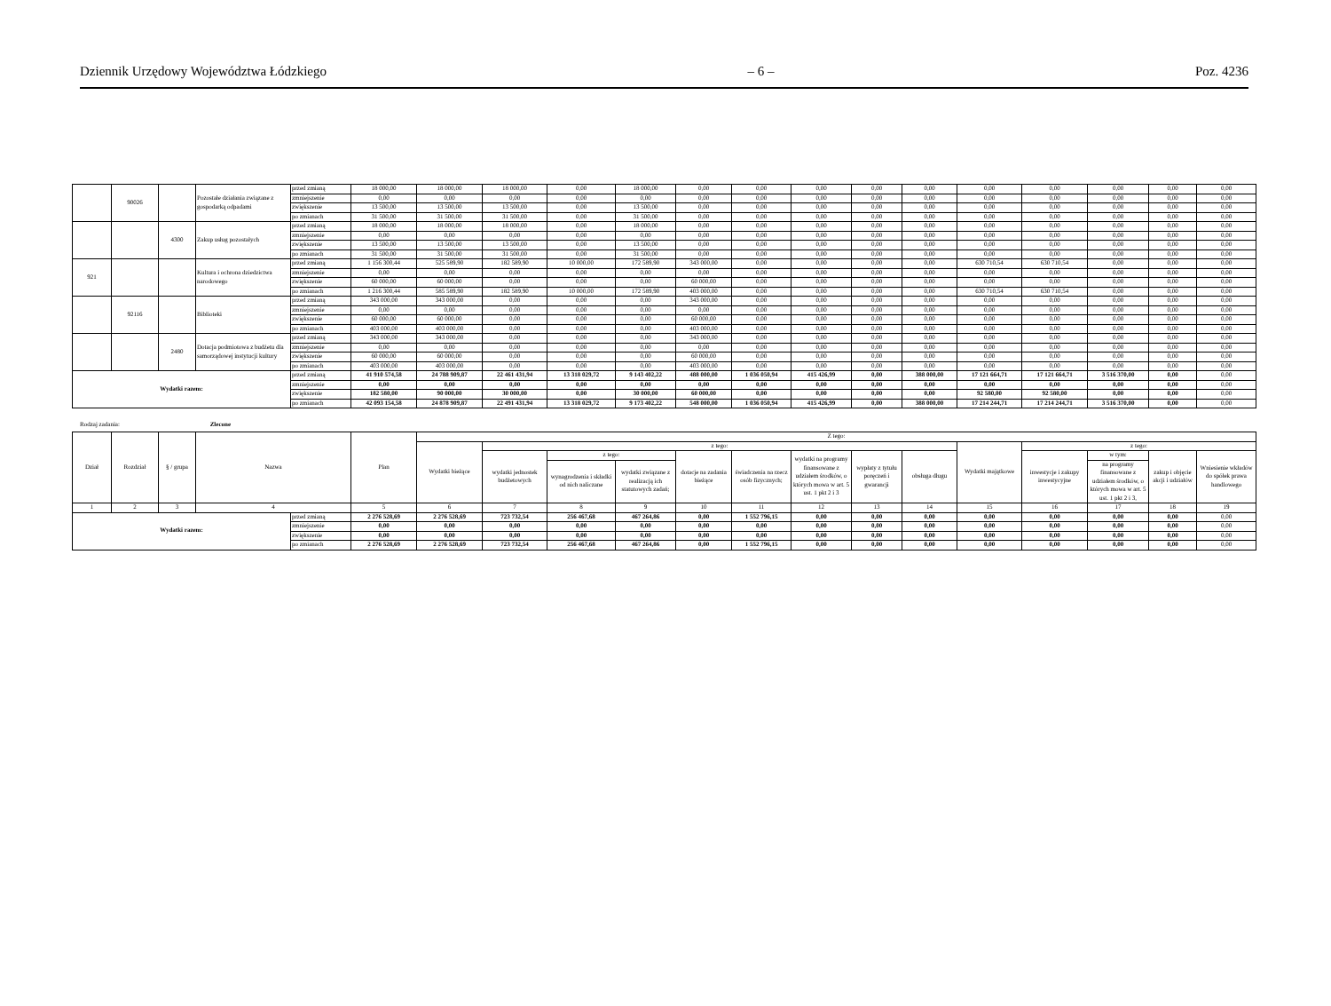Dziennik Urzędowy Województwa Łódzkiego – 6 – Poz. 4236
| | 90026 | | Pozostałe działania związane z gospodarką odpadami | przed zmianą | 18 000,00 | 18 000,00 | 18 000,00 | 0,00 | 18 000,00 | 0,00 | 0,00 | 0,00 | 0,00 | 0,00 | 0,00 | 0,00 | 0,00 | 0,00 | 0,00 |
| | | | | zmniejszenie | 0,00 | 0,00 | 0,00 | 0,00 | 0,00 | 0,00 | 0,00 | 0,00 | 0,00 | 0,00 | 0,00 | 0,00 | 0,00 | 0,00 | 0,00 |
| | | | | zwiększenie | 13 500,00 | 13 500,00 | 13 500,00 | 0,00 | 13 500,00 | 0,00 | 0,00 | 0,00 | 0,00 | 0,00 | 0,00 | 0,00 | 0,00 | 0,00 | 0,00 |
| | | | | po zmianach | 31 500,00 | 31 500,00 | 31 500,00 | 0,00 | 31 500,00 | 0,00 | 0,00 | 0,00 | 0,00 | 0,00 | 0,00 | 0,00 | 0,00 | 0,00 | 0,00 |
| | | 4300 | Zakup usług pozostałych | przed zmianą | 18 000,00 | 18 000,00 | 18 000,00 | 0,00 | 18 000,00 | 0,00 | 0,00 | 0,00 | 0,00 | 0,00 | 0,00 | 0,00 | 0,00 | 0,00 | 0,00 |
| | | | | zmniejszenie | 0,00 | 0,00 | 0,00 | 0,00 | 0,00 | 0,00 | 0,00 | 0,00 | 0,00 | 0,00 | 0,00 | 0,00 | 0,00 | 0,00 | 0,00 |
| | | | | zwiększenie | 13 500,00 | 13 500,00 | 13 500,00 | 0,00 | 13 500,00 | 0,00 | 0,00 | 0,00 | 0,00 | 0,00 | 0,00 | 0,00 | 0,00 | 0,00 | 0,00 |
| | | | | po zmianach | 31 500,00 | 31 500,00 | 31 500,00 | 0,00 | 31 500,00 | 0,00 | 0,00 | 0,00 | 0,00 | 0,00 | 0,00 | 0,00 | 0,00 | 0,00 | 0,00 |
| 921 | | | Kultura i ochrona dziedzictwa narodowego | przed zmianą | 1 156 300,44 | 525 589,90 | 182 589,90 | 10 000,00 | 172 589,90 | 343 000,00 | 0,00 | 0,00 | 0,00 | 0,00 | 630 710,54 | 630 710,54 | 0,00 | 0,00 | 0,00 |
| | | | | zmniejszenie | 0,00 | 0,00 | 0,00 | 0,00 | 0,00 | 0,00 | 0,00 | 0,00 | 0,00 | 0,00 | 0,00 | 0,00 | 0,00 | 0,00 | 0,00 |
| | | | | zwiększenie | 60 000,00 | 60 000,00 | 0,00 | 0,00 | 0,00 | 60 000,00 | 0,00 | 0,00 | 0,00 | 0,00 | 0,00 | 0,00 | 0,00 | 0,00 | 0,00 |
| | | | | po zmianach | 1 216 300,44 | 585 589,90 | 182 589,90 | 10 000,00 | 172 589,90 | 403 000,00 | 0,00 | 0,00 | 0,00 | 0,00 | 630 710,54 | 630 710,54 | 0,00 | 0,00 | 0,00 |
| | 92116 | | Biblioteki | przed zmianą | 343 000,00 | 343 000,00 | 0,00 | 0,00 | 0,00 | 343 000,00 | 0,00 | 0,00 | 0,00 | 0,00 | 0,00 | 0,00 | 0,00 | 0,00 | 0,00 |
| | | | | zmniejszenie | 0,00 | 0,00 | 0,00 | 0,00 | 0,00 | 0,00 | 0,00 | 0,00 | 0,00 | 0,00 | 0,00 | 0,00 | 0,00 | 0,00 | 0,00 |
| | | | | zwiększenie | 60 000,00 | 60 000,00 | 0,00 | 0,00 | 0,00 | 60 000,00 | 0,00 | 0,00 | 0,00 | 0,00 | 0,00 | 0,00 | 0,00 | 0,00 | 0,00 |
| | | | | po zmianach | 403 000,00 | 403 000,00 | 0,00 | 0,00 | 0,00 | 403 000,00 | 0,00 | 0,00 | 0,00 | 0,00 | 0,00 | 0,00 | 0,00 | 0,00 | 0,00 |
| | | 2480 | Dotacja podmiotowa z budżetu dla samorządowej instytucji kultury | przed zmianą | 343 000,00 | 343 000,00 | 0,00 | 0,00 | 0,00 | 343 000,00 | 0,00 | 0,00 | 0,00 | 0,00 | 0,00 | 0,00 | 0,00 | 0,00 | 0,00 |
| | | | | zmniejszenie | 0,00 | 0,00 | 0,00 | 0,00 | 0,00 | 0,00 | 0,00 | 0,00 | 0,00 | 0,00 | 0,00 | 0,00 | 0,00 | 0,00 | 0,00 |
| | | | | zwiększenie | 60 000,00 | 60 000,00 | 0,00 | 0,00 | 0,00 | 60 000,00 | 0,00 | 0,00 | 0,00 | 0,00 | 0,00 | 0,00 | 0,00 | 0,00 | 0,00 |
| | | | | po zmianach | 403 000,00 | 403 000,00 | 0,00 | 0,00 | 0,00 | 403 000,00 | 0,00 | 0,00 | 0,00 | 0,00 | 0,00 | 0,00 | 0,00 | 0,00 | 0,00 |
| Wydatki razem: | | | | przed zmianą | 41 910 574,58 | 24 788 909,87 | 22 461 431,94 | 13 318 029,72 | 9 143 402,22 | 488 000,00 | 1 036 050,94 | 415 426,99 | 0,00 | 388 000,00 | 17 121 664,71 | 17 121 664,71 | 3 516 370,00 | 0,00 | 0,00 |
| | | | | zmniejszenie | 0,00 | 0,00 | 0,00 | 0,00 | 0,00 | 0,00 | 0,00 | 0,00 | 0,00 | 0,00 | 0,00 | 0,00 | 0,00 | 0,00 | 0,00 |
| | | | | zwiększenie | 182 580,00 | 90 000,00 | 30 000,00 | 0,00 | 30 000,00 | 60 000,00 | 0,00 | 0,00 | 0,00 | 0,00 | 92 580,00 | 92 580,00 | 0,00 | 0,00 | 0,00 |
| | | | | po zmianach | 42 093 154,58 | 24 878 909,87 | 22 491 431,94 | 13 318 029,72 | 9 173 402,22 | 548 000,00 | 1 036 050,94 | 415 426,99 | 0,00 | 388 000,00 | 17 214 244,71 | 17 214 244,71 | 3 516 370,00 | 0,00 | 0,00 |
Rodzaj zadania: Zlecone
| Dział | Rozdział | § / grupa | Nazwa | | Plan | Z tego: | | | | | | | | | | | | | |
| --- | --- | --- | --- | --- | --- | --- | --- | --- | --- | --- | --- | --- | --- | --- | --- | --- | --- | --- | --- |
| | | | | | | Wydatki bieżące | z tego: | | | | | | | | Wydatki majątkowe | z tego: | | | |
| | | | | | | | wydatki jednostek budżetowych | z tego: | | dotacje na zadania bieżące | świadczenia na rzecz osób fizycznych; | wydatki na programy finansowane z udziałem środków, o których mowa w art. 5 ust. 1 pkt 2 i 3 | wypłaty z tytułu poręczeń i gwarancji | obsługa długu | | inwestycje i zakupy inwestycyjne | w tym: | zakup i objęcie akcji i udziałów | Wniesienie wkładów do spółek prawa handlowego |
| | | | | | | | | wynagrodzenia i składki od nich naliczane | wydatki związane z realizacją ich statutowych zadań; | | | | | | | | na programy finansowane z udziałem środków, o których mowa w art. 5 ust. 1 pkt 2 i 3, | | |
| 1 | 2 | 3 | 4 | | 5 | 6 | 7 | 8 | 9 | 10 | 11 | 12 | 13 | 14 | 15 | 16 | 17 | 18 | 19 |
| Wydatki razem: | | | | przed zmianą | 2 276 528,69 | 2 276 528,69 | 723 732,54 | 256 467,68 | 467 264,86 | 0,00 | 1 552 796,15 | 0,00 | 0,00 | 0,00 | 0,00 | 0,00 | 0,00 | 0,00 | 0,00 |
| | | | | zmniejszenie | 0,00 | 0,00 | 0,00 | 0,00 | 0,00 | 0,00 | 0,00 | 0,00 | 0,00 | 0,00 | 0,00 | 0,00 | 0,00 | 0,00 | 0,00 |
| | | | | zwiększenie | 0,00 | 0,00 | 0,00 | 0,00 | 0,00 | 0,00 | 0,00 | 0,00 | 0,00 | 0,00 | 0,00 | 0,00 | 0,00 | 0,00 | 0,00 |
| | | | | po zmianach | 2 276 528,69 | 2 276 528,69 | 723 732,54 | 256 467,68 | 467 264,86 | 0,00 | 1 552 796,15 | 0,00 | 0,00 | 0,00 | 0,00 | 0,00 | 0,00 | 0,00 | 0,00 |